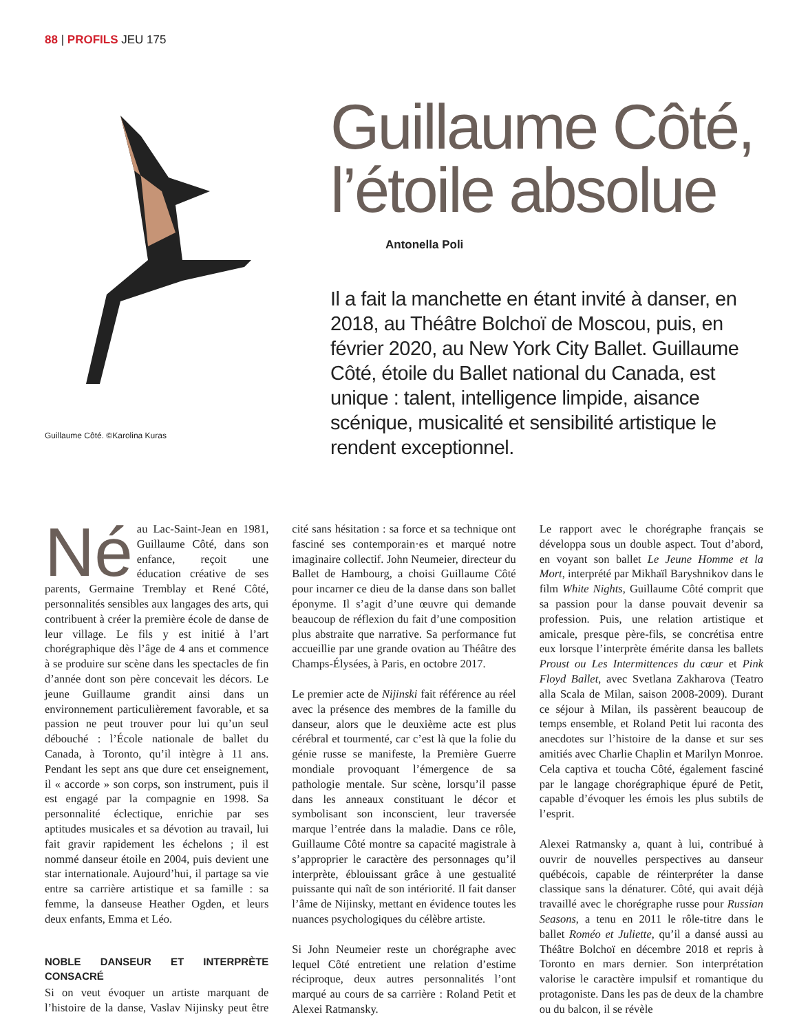88 | PROFILS JEU 175
Guillaume Côté. ©Karolina Kuras
Guillaume Côté, l’étoile absolue
Antonella Poli
Il a fait la manchette en étant invité à danser, en 2018, au Théâtre Bolchoï de Moscou, puis, en février 2020, au New York City Ballet. Guillaume Côté, étoile du Ballet national du Canada, est unique : talent, intelligence limpide, aisance scénique, musicalité et sensibilité artistique le rendent exceptionnel.
Né au Lac-Saint-Jean en 1981, Guillaume Côté, dans son enfance, reçoit une éducation créative de ses parents, Germaine Tremblay et René Côté, personnalités sensibles aux langages des arts, qui contribuent à créer la première école de danse de leur village. Le fils y est initié à l’art chorégraphique dès l’âge de 4 ans et commence à se produire sur scène dans les spectacles de fin d’année dont son père concevait les décors. Le jeune Guillaume grandit ainsi dans un environnement particulièrement favorable, et sa passion ne peut trouver pour lui qu’un seul débouché : l’École nationale de ballet du Canada, à Toronto, qu’il intègre à 11 ans. Pendant les sept ans que dure cet enseignement, il « accorde » son corps, son instrument, puis il est engagé par la compagnie en 1998. Sa personnalité éclectique, enrichie par ses aptitudes musicales et sa dévotion au travail, lui fait gravir rapidement les échelons ; il est nommé danseur étoile en 2004, puis devient une star internationale. Aujourd’hui, il partage sa vie entre sa carrière artistique et sa famille : sa femme, la danseuse Heather Ogden, et leurs deux enfants, Emma et Léo.
NOBLE DANSEUR ET INTERPRÈTE CONSACRÉ
Si on veut évoquer un artiste marquant de l’histoire de la danse, Vaslav Nijinsky peut être cité sans hésitation : sa force et sa technique ont fasciné ses contemporain·es et marqué notre imaginaire collectif. John Neumeier, directeur du Ballet de Hambourg, a choisi Guillaume Côté pour incarner ce dieu de la danse dans son ballet éponyme. Il s’agit d’une œuvre qui demande beaucoup de réflexion du fait d’une composition plus abstraite que narrative. Sa performance fut accueillie par une grande ovation au Théâtre des Champs-Élysées, à Paris, en octobre 2017.
Le premier acte de Nijinski fait référence au réel avec la présence des membres de la famille du danseur, alors que le deuxième acte est plus cérébral et tourmenté, car c’est là que la folie du génie russe se manifeste, la Première Guerre mondiale provoquant l’émergence de sa pathologie mentale. Sur scène, lorsqu’il passe dans les anneaux constituant le décor et symbolisant son inconscient, leur traversée marque l’entrée dans la maladie. Dans ce rôle, Guillaume Côté montre sa capacité magistrale à s’approprier le caractère des personnages qu’il interprète, éblouissant grâce à une gestualité puissante qui naît de son intériorité. Il fait danser l’âme de Nijinsky, mettant en évidence toutes les nuances psychologiques du célèbre artiste.
Si John Neumeier reste un chorégraphe avec lequel Côté entretient une relation d’estime réciproque, deux autres personnalités l’ont marqué au cours de sa carrière : Roland Petit et Alexei Ratmansky.
Le rapport avec le chorégraphe français se développa sous un double aspect. Tout d’abord, en voyant son ballet Le Jeune Homme et la Mort, interprété par Mikhaïl Baryshnikov dans le film White Nights, Guillaume Côté comprit que sa passion pour la danse pouvait devenir sa profession. Puis, une relation artistique et amicale, presque père-fils, se concrétisa entre eux lorsque l’interprète émérite dansa les ballets Proust ou Les Intermittences du cœur et Pink Floyd Ballet, avec Svetlana Zakharova (Teatro alla Scala de Milan, saison 2008-2009). Durant ce séjour à Milan, ils passèrent beaucoup de temps ensemble, et Roland Petit lui raconta des anecdotes sur l’histoire de la danse et sur ses amitiés avec Charlie Chaplin et Marilyn Monroe. Cela captiva et toucha Côté, également fasciné par le langage chorégraphique épuré de Petit, capable d’évoquer les émois les plus subtils de l’esprit.
Alexei Ratmansky a, quant à lui, contribué à ouvrir de nouvelles perspectives au danseur québécois, capable de réinterpréter la danse classique sans la dénaturer. Côté, qui avait déjà travaillé avec le chorégraphe russe pour Russian Seasons, a tenu en 2011 le rôle-titre dans le ballet Roméo et Juliette, qu’il a dansé aussi au Théâtre Bolchoï en décembre 2018 et repris à Toronto en mars dernier. Son interprétation valorise le caractère impulsif et romantique du protagoniste. Dans les pas de deux de la chambre ou du balcon, il se révèle